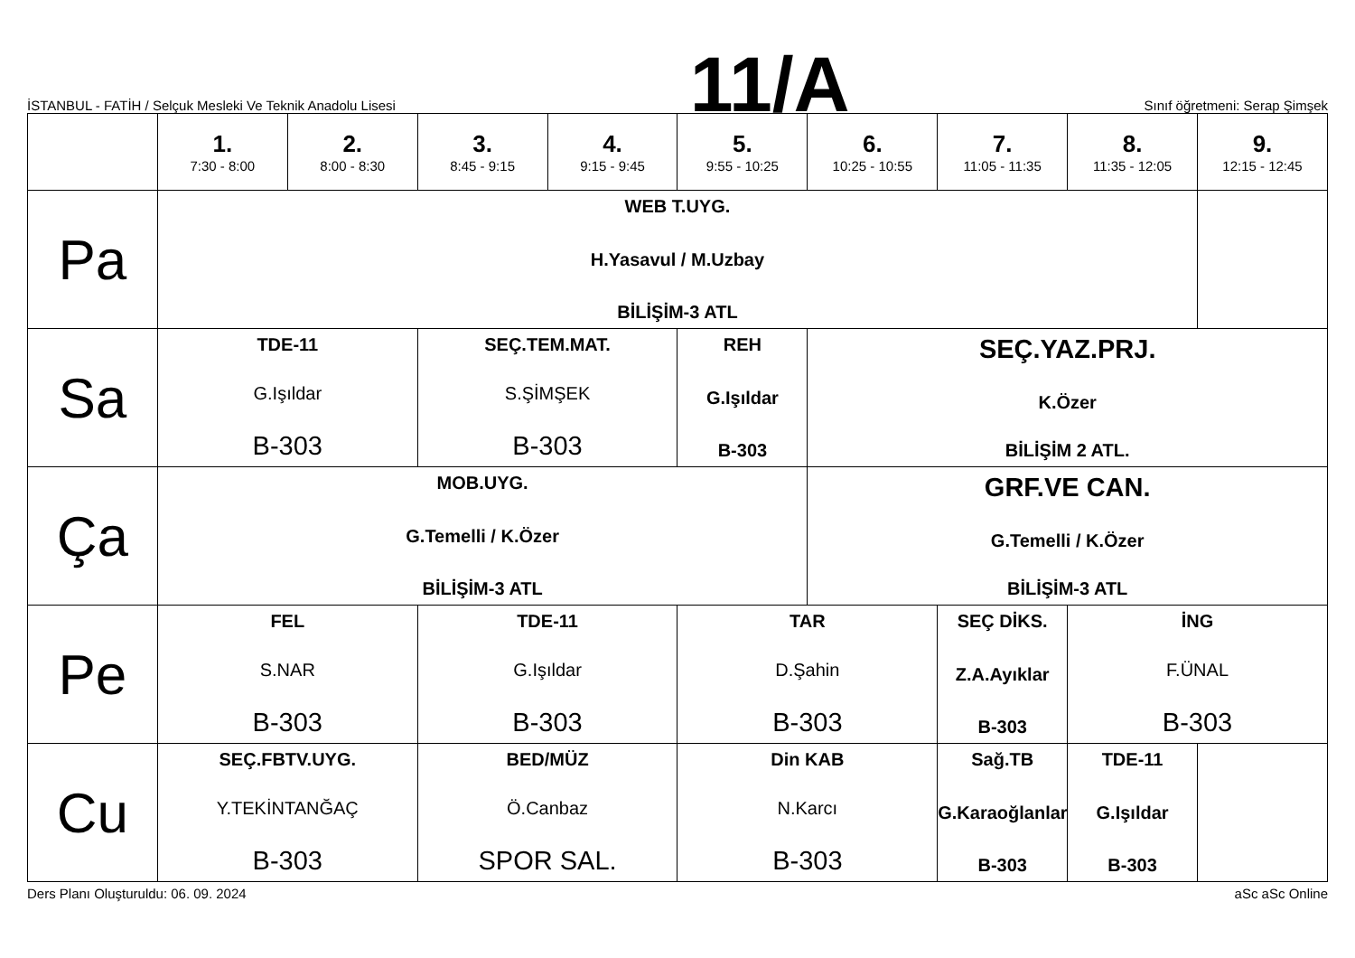İSTANBUL - FATİH / Selçuk Mesleki Ve Teknik Anadolu Lisesi
11/A
Sınıf öğretmeni: Serap Şimşek
| | 1. 7:30 - 8:00 | 2. 8:00 - 8:30 | 3. 8:45 - 9:15 | 4. 9:15 - 9:45 | 5. 9:55 - 10:25 | 6. 10:25 - 10:55 | 7. 11:05 - 11:35 | 8. 11:35 - 12:05 | 9. 12:15 - 12:45 |
| --- | --- | --- | --- | --- | --- | --- | --- | --- | --- |
| Pa | WEB T.UYG. H.Yasavul / M.Uzbay BİLİŞİM-3 ATL | | | | | | | | |
| Sa | TDE-11 G.Işıldar B-303 | | SEÇ.TEM.MAT. S.ŞİMŞEK B-303 | | REH G.Işıldar B-303 | SEÇ.YAZ.PRJ. K.Özer BİLİŞİM 2 ATL. | | | |
| Ça | MOB.UYG. G.Temelli / K.Özer BİLİŞİM-3 ATL | | | | | GRF.VE CAN. G.Temelli / K.Özer BİLİŞİM-3 ATL | | | |
| Pe | FEL S.NAR B-303 | | TDE-11 G.Işıldar B-303 | | TAR D.Şahin B-303 | | SEÇ DİKS. Z.A.Ayıklar B-303 | İNG F.ÜNAL B-303 | |
| Cu | SEÇ.FBTV.UYG. Y.TEKİNTANĞAÇ B-303 | | BED/MÜZ Ö.Canbaz SPOR SAL. | | Din KAB N.Karcı B-303 | | Sağ.TB G.Karaoğlanlar B-303 | TDE-11 G.Işıldar B-303 | |
Ders Planı Oluşturuldu: 06. 09. 2024
aSc aSc Online